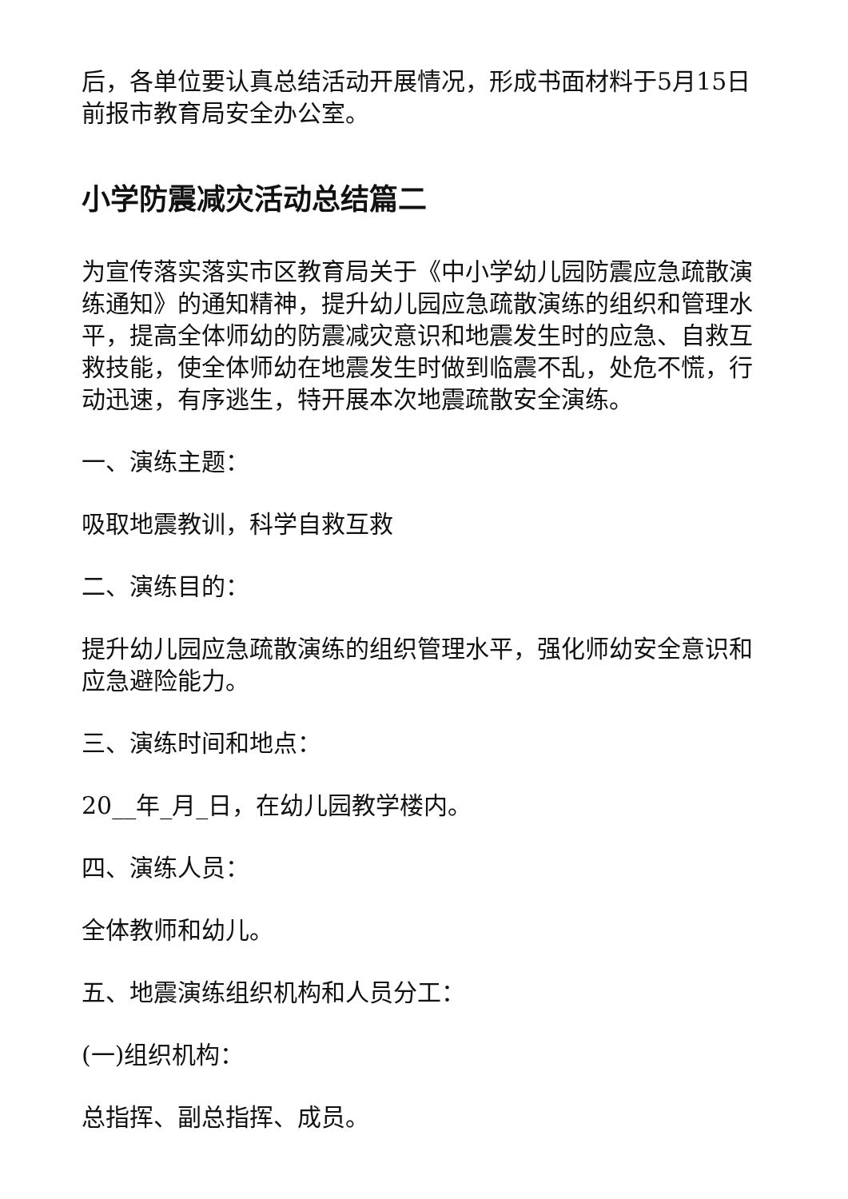后，各单位要认真总结活动开展情况，形成书面材料于5月15日前报市教育局安全办公室。
小学防震减灾活动总结篇二
为宣传落实落实市区教育局关于《中小学幼儿园防震应急疏散演练通知》的通知精神，提升幼儿园应急疏散演练的组织和管理水平，提高全体师幼的防震减灾意识和地震发生时的应急、自救互救技能，使全体师幼在地震发生时做到临震不乱，处危不慌，行动迅速，有序逃生，特开展本次地震疏散安全演练。
一、演练主题：
吸取地震教训，科学自救互救
二、演练目的：
提升幼儿园应急疏散演练的组织管理水平，强化师幼安全意识和应急避险能力。
三、演练时间和地点：
20__年_月_日，在幼儿园教学楼内。
四、演练人员：
全体教师和幼儿。
五、地震演练组织机构和人员分工：
(一)组织机构：
总指挥、副总指挥、成员。